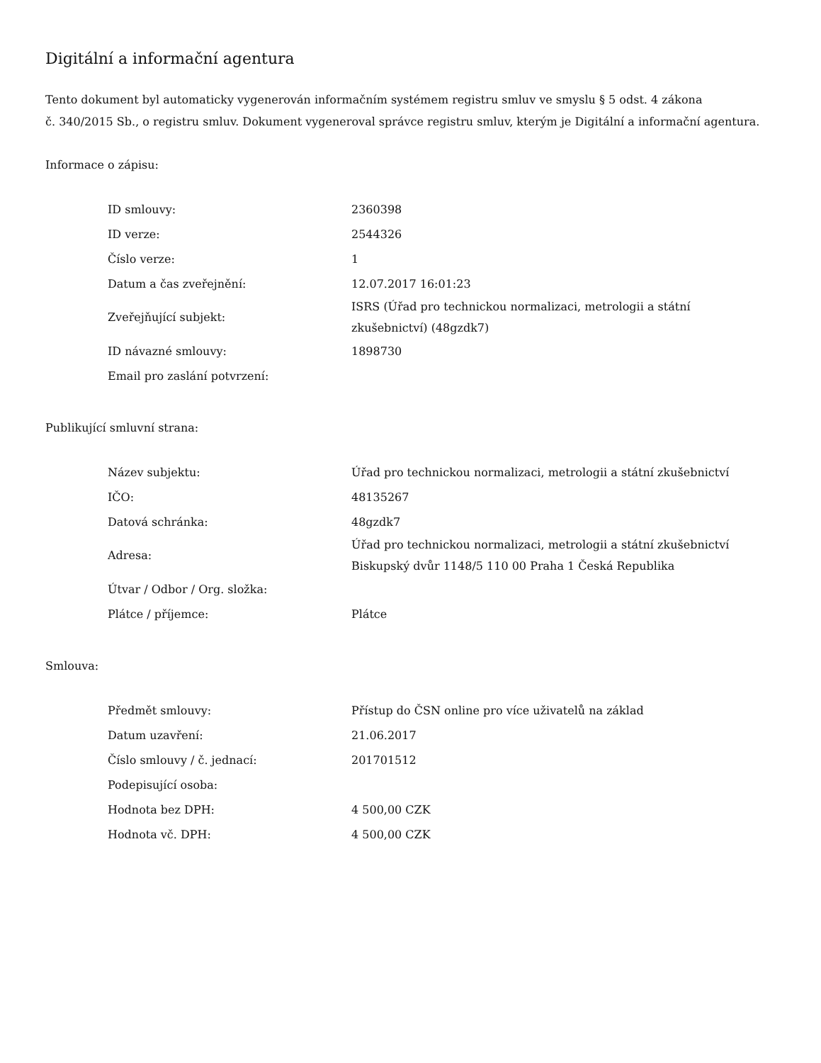Digitální a informační agentura
Tento dokument byl automaticky vygenerován informačním systémem registru smluv ve smyslu § 5 odst. 4 zákona
č. 340/2015 Sb., o registru smluv. Dokument vygeneroval správce registru smluv, kterým je Digitální a informační agentura.
Informace o zápisu:
| ID smlouvy: | 2360398 |
| ID verze: | 2544326 |
| Číslo verze: | 1 |
| Datum a čas zveřejnění: | 12.07.2017 16:01:23 |
| Zveřejňující subjekt: | ISRS (Úřad pro technickou normalizaci, metrologii a státní zkušebnictví) (48gzdk7) |
| ID návazné smlouvy: | 1898730 |
| Email pro zaslání potvrzení: | |
Publikující smluvní strana:
| Název subjektu: | Úřad pro technickou normalizaci, metrologii a státní zkušebnictví |
| IČO: | 48135267 |
| Datová schránka: | 48gzdk7 |
| Adresa: | Úřad pro technickou normalizaci, metrologii a státní zkušebnictví Biskupský dvůr 1148/5 110 00 Praha 1 Česká Republika |
| Útvar / Odbor / Org. složka: | |
| Plátce / příjemce: | Plátce |
Smlouva:
| Předmět smlouvy: | Přístup do ČSN online pro více uživatelů na základ |
| Datum uzavření: | 21.06.2017 |
| Číslo smlouvy / č. jednací: | 201701512 |
| Podepisující osoba: | |
| Hodnota bez DPH: | 4 500,00 CZK |
| Hodnota vč. DPH: | 4 500,00 CZK |